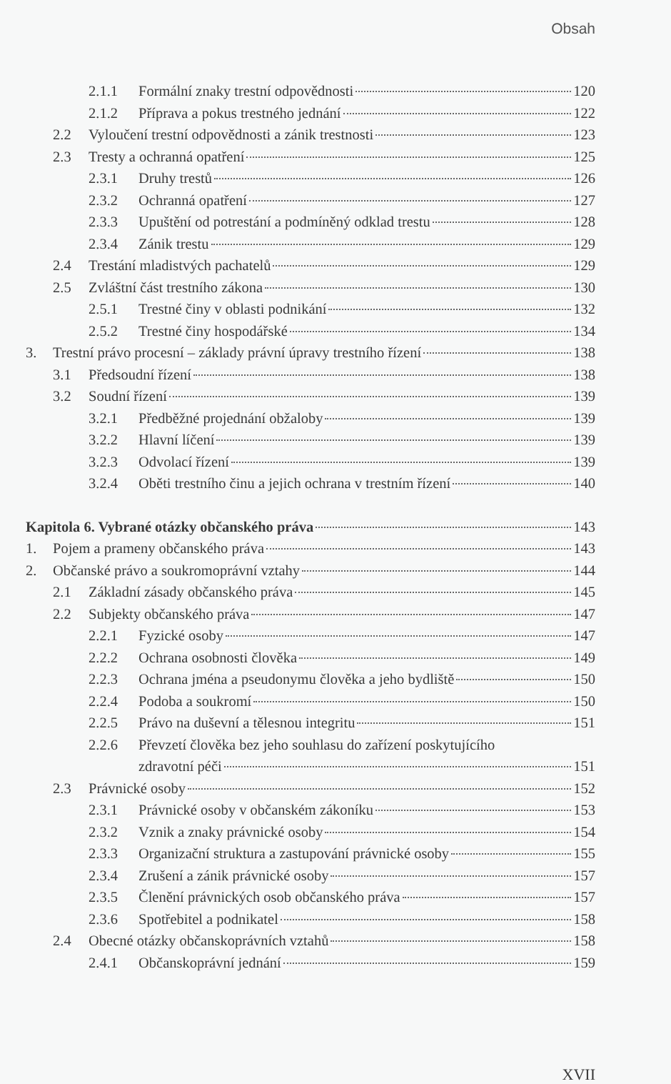Obsah
2.1.1 Formální znaky trestní odpovědnosti 120
2.1.2 Příprava a pokus trestného jednání 122
2.2 Vyloučení trestní odpovědnosti a zánik trestnosti 123
2.3 Tresty a ochranná opatření 125
2.3.1 Druhy trestů 126
2.3.2 Ochranná opatření 127
2.3.3 Upuštění od potrestání a podmíněný odklad trestu 128
2.3.4 Zánik trestu 129
2.4 Trestání mladistvých pachatelů 129
2.5 Zvláštní část trestního zákona 130
2.5.1 Trestné činy v oblasti podnikání 132
2.5.2 Trestné činy hospodářské 134
3. Trestní právo procesní – základy právní úpravy trestního řízení 138
3.1 Předsoudní řízení 138
3.2 Soudní řízení 139
3.2.1 Předběžné projednání obžaloby 139
3.2.2 Hlavní líčení 139
3.2.3 Odvolací řízení 139
3.2.4 Oběti trestního činu a jejich ochrana v trestním řízení 140
Kapitola 6. Vybrané otázky občanského práva 143
1. Pojem a prameny občanského práva 143
2. Občanské právo a soukromoprávní vztahy 144
2.1 Základní zásady občanského práva 145
2.2 Subjekty občanského práva 147
2.2.1 Fyzické osoby 147
2.2.2 Ochrana osobnosti člověka 149
2.2.3 Ochrana jména a pseudonymu člověka a jeho bydliště 150
2.2.4 Podoba a soukromí 150
2.2.5 Právo na duševní a tělesnou integritu 151
2.2.6 Převzetí člověka bez jeho souhlasu do zařízení poskytujícího
zdravotní péči 151
2.3 Právnické osoby 152
2.3.1 Právnické osoby v občanském zákoníku 153
2.3.2 Vznik a znaky právnické osoby 154
2.3.3 Organizační struktura a zastupování právnické osoby 155
2.3.4 Zrušení a zánik právnické osoby 157
2.3.5 Členění právnických osob občanského práva 157
2.3.6 Spotřebitel a podnikatel 158
2.4 Obecné otázky občanskoprávních vztahů 158
2.4.1 Občanskoprávní jednání 159
XVII